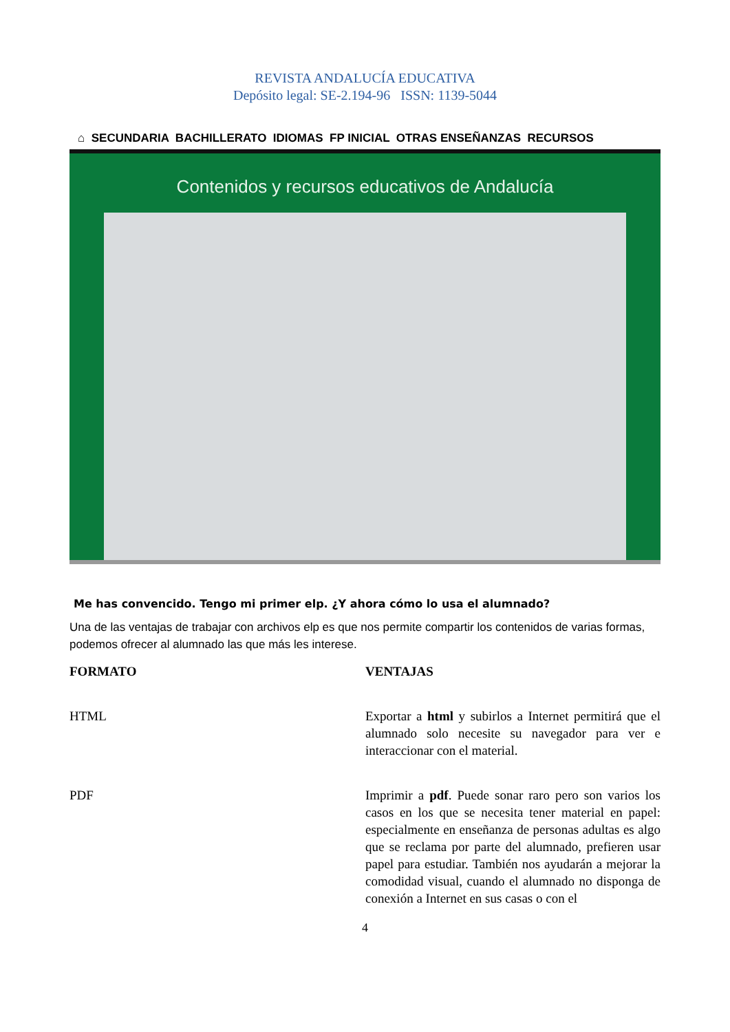REVISTA ANDALUCÍA EDUCATIVA
Depósito legal: SE-2.194-96 ISSN: 1139-5044
⌂ SECUNDARIA BACHILLERATO IDIOMAS FP INICIAL OTRAS ENSEÑANZAS RECURSOS
Contenidos y recursos educativos de Andalucía
Me has convencido. Tengo mi primer elp. ¿Y ahora cómo lo usa el alumnado?
Una de las ventajas de trabajar con archivos elp es que nos permite compartir los contenidos de varias formas, podemos ofrecer al alumnado las que más les interese.
| FORMATO | VENTAJAS |
| --- | --- |
| HTML | Exportar a html y subirlos a Internet permitirá que el alumnado solo necesite su navegador para ver e interaccionar con el material. |
| PDF | Imprimir a pdf . Puede sonar raro pero son varios los casos en los que se necesita tener material en papel: especialmente en enseñanza de personas adultas es algo que se reclama por parte del alumnado, prefieren usar papel para estudiar. También nos ayudarán a mejorar la comodidad visual, cuando el alumnado no disponga de conexión a Internet en sus casas o con el |
4